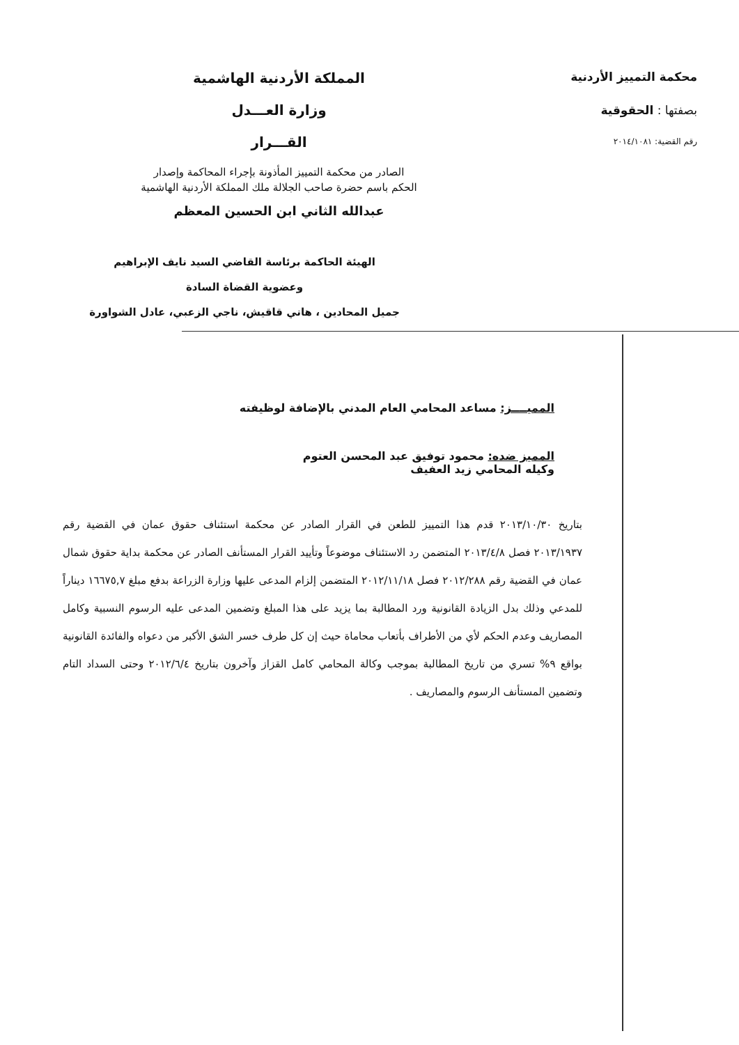محكمة التمييز الأردنية
بصفتها : الحقوقية
رقم القضية: ٢٠١٤/١٠٨١
المملكة الأردنية الهاشمية
وزارة العـــدل
القـــرار
الصادر من محكمة التمييز المأذونة بإجراء المحاكمة وإصدار
الحكم باسم حضرة صاحب الجلالة ملك المملكة الأردنية الهاشمية
عبدالله الثاني ابن الحسين المعظم
الهيئة الحاكمة برئاسة القاضي السيد نايف الإبراهيم
وعضوية القضاة السادة
جميل المحادين ، هاني قاقيش، ناجي الزعبي، عادل الشواورة
المميــــز: مساعد المحامي العام المدني بالإضافة لوظيفته
المميز ضده: محمود توفيق عبد المحسن العتوم
وكيله المحامي زيد العفيف
بتاريخ ٢٠١٣/١٠/٣٠ قدم هذا التمييز للطعن في القرار الصادر عن محكمة استئناف حقوق عمان في القضية رقم ٢٠١٣/١٩٣٧ فصل ٢٠١٣/٤/٨ المتضمن رد الاستئناف موضوعاً وتأييد القرار المستأنف الصادر عن محكمة بداية حقوق شمال عمان في القضية رقم ٢٠١٢/٢٨٨ فصل ٢٠١٢/١١/١٨ المتضمن إلزام المدعى عليها وزارة الزراعة بدفع مبلغ ١٦٦٧٥,٧ ديناراً للمدعي وذلك بدل الزيادة القانونية ورد المطالبة بما يزيد على هذا المبلغ وتضمين المدعى عليه الرسوم النسبية وكامل المصاريف وعدم الحكم لأي من الأطراف بأتعاب محاماة حيث إن كل طرف خسر الشق الأكبر من دعواه والفائدة القانونية بواقع ٩% تسري من تاريخ المطالبة بموجب وكالة المحامي كامل القزاز وآخرون بتاريخ ٢٠١٢/٦/٤ وحتى السداد التام وتضمين المستأنف الرسوم والمصاريف .